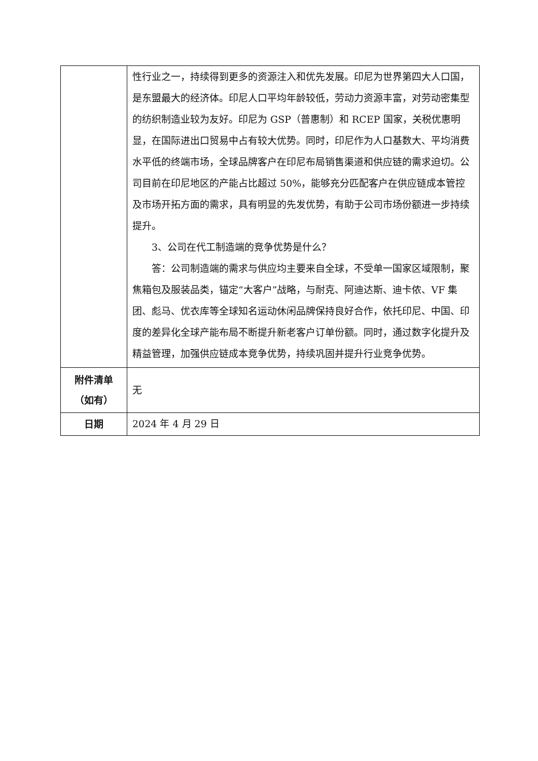| | 性行业之一，持续得到更多的资源注入和优先发展。印尼为世界第四大人口国，是东盟最大的经济体。印尼人口平均年龄较低，劳动力资源丰富，对劳动密集型的纺织制造业较为友好。印尼为 GSP（普惠制）和 RCEP 国家，关税优惠明显，在国际进出口贸易中占有较大优势。同时，印尼作为人口基数大、平均消费水平低的终端市场，全球品牌客户在印尼布局销售渠道和供应链的需求迫切。公司目前在印尼地区的产能占比超过 50%，能够充分匹配客户在供应链成本管控及市场开拓方面的需求，具有明显的先发优势，有助于公司市场份额进一步持续提升。 3、公司在代工制造端的竞争优势是什么？ 答：公司制造端的需求与供应均主要来自全球，不受单一国家区域限制，聚焦箱包及服装品类，锚定“大客户”战略，与耐克、阿迪达斯、迪卡侬、VF 集团、彪马、优衣库等全球知名运动休闲品牌保持良好合作，依托印尼、中国、印度的差异化全球产能布局不断提升新老客户订单份额。同时，通过数字化提升及精益管理，加强供应链成本竞争优势，持续巩固并提升行业竞争优势。 |
| 附件清单 （如有） | 无 |
| 日期 | 2024 年 4 月 29 日 |